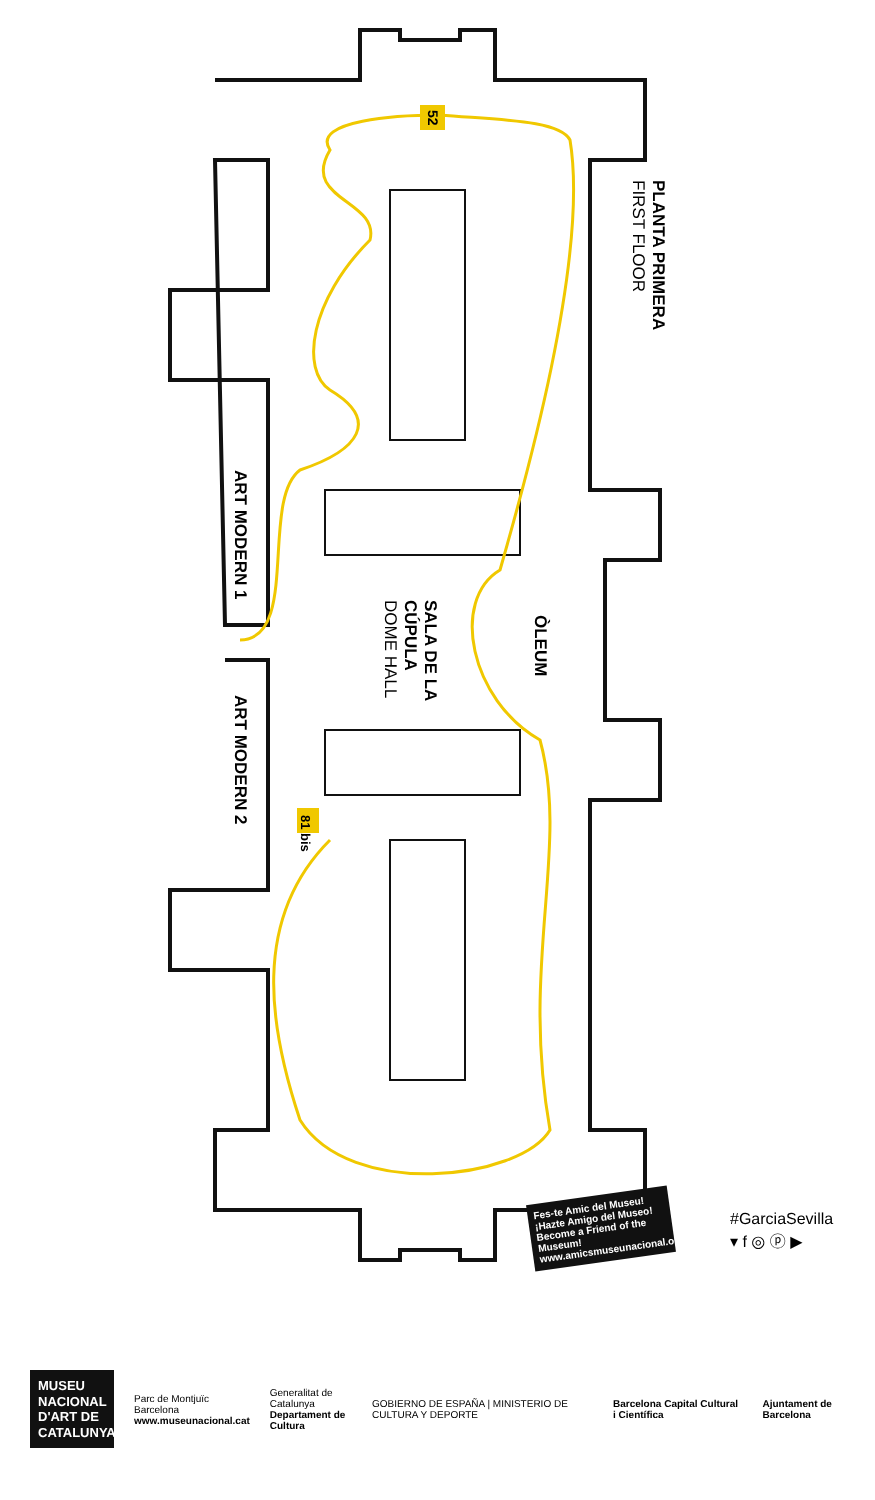PLANTA PRIMERA
FIRST FLOOR
ART MODERN 1
ART MODERN 2
SALA DE LA
CÚPULA
DOME HALL
ÒLEUM
52
81 bis
Fes-te Amic del Museu!
¡Hazte Amigo del Museo!
Become a Friend of the Museum!
www.amicsmuseunacional.org
#GarciaSevilla
▾ f ◎ ⓟ ▶
MUSEU NACIONAL D'ART DE CATALUNYA
Parc de Montjuïc
Barcelona
www.museunacional.cat
Generalitat de Catalunya
Departament de Cultura
GOBIERNO DE ESPAÑA | MINISTERIO DE CULTURA Y DEPORTE
Barcelona Capital Cultural i Científica
Ajuntament de Barcelona